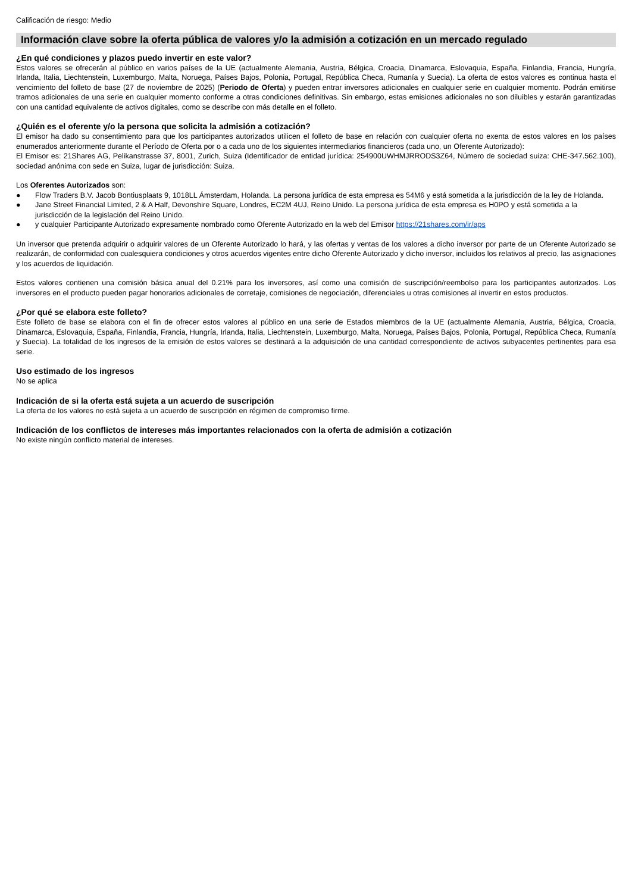Calificación de riesgo: Medio
Información clave sobre la oferta pública de valores y/o la admisión a cotización en un mercado regulado
¿En qué condiciones y plazos puedo invertir en este valor?
Estos valores se ofrecerán al público en varios países de la UE (actualmente Alemania, Austria, Bélgica, Croacia, Dinamarca, Eslovaquia, España, Finlandia, Francia, Hungría, Irlanda, Italia, Liechtenstein, Luxemburgo, Malta, Noruega, Países Bajos, Polonia, Portugal, República Checa, Rumanía y Suecia). La oferta de estos valores es continua hasta el vencimiento del folleto de base (27 de noviembre de 2025) (Periodo de Oferta) y pueden entrar inversores adicionales en cualquier serie en cualquier momento. Podrán emitirse tramos adicionales de una serie en cualquier momento conforme a otras condiciones definitivas. Sin embargo, estas emisiones adicionales no son diluibles y estarán garantizadas con una cantidad equivalente de activos digitales, como se describe con más detalle en el folleto.
¿Quién es el oferente y/o la persona que solicita la admisión a cotización?
El emisor ha dado su consentimiento para que los participantes autorizados utilicen el folleto de base en relación con cualquier oferta no exenta de estos valores en los países enumerados anteriormente durante el Período de Oferta por o a cada uno de los siguientes intermediarios financieros (cada uno, un Oferente Autorizado):
El Emisor es: 21Shares AG, Pelikanstrasse 37, 8001, Zurich, Suiza (Identificador de entidad jurídica: 254900UWHMJRRODS3Z64, Número de sociedad suiza: CHE-347.562.100), sociedad anónima con sede en Suiza, lugar de jurisdicción: Suiza.
Los Oferentes Autorizados son:
● Flow Traders B.V. Jacob Bontiusplaats 9, 1018LL Ámsterdam, Holanda. La persona jurídica de esta empresa es 54M6 y está sometida a la jurisdicción de la ley de Holanda.
● Jane Street Financial Limited, 2 & A Half, Devonshire Square, Londres, EC2M 4UJ, Reino Unido. La persona jurídica de esta empresa es H0PO y está sometida a la jurisdicción de la legislación del Reino Unido.
● y cualquier Participante Autorizado expresamente nombrado como Oferente Autorizado en la web del Emisor https://21shares.com/ir/aps
Un inversor que pretenda adquirir o adquirir valores de un Oferente Autorizado lo hará, y las ofertas y ventas de los valores a dicho inversor por parte de un Oferente Autorizado se realizarán, de conformidad con cualesquiera condiciones y otros acuerdos vigentes entre dicho Oferente Autorizado y dicho inversor, incluidos los relativos al precio, las asignaciones y los acuerdos de liquidación.
Estos valores contienen una comisión básica anual del 0.21% para los inversores, así como una comisión de suscripción/reembolso para los participantes autorizados. Los inversores en el producto pueden pagar honorarios adicionales de corretaje, comisiones de negociación, diferenciales u otras comisiones al invertir en estos productos.
¿Por qué se elabora este folleto?
Este folleto de base se elabora con el fin de ofrecer estos valores al público en una serie de Estados miembros de la UE (actualmente Alemania, Austria, Bélgica, Croacia, Dinamarca, Eslovaquia, España, Finlandia, Francia, Hungría, Irlanda, Italia, Liechtenstein, Luxemburgo, Malta, Noruega, Países Bajos, Polonia, Portugal, República Checa, Rumanía y Suecia). La totalidad de los ingresos de la emisión de estos valores se destinará a la adquisición de una cantidad correspondiente de activos subyacentes pertinentes para esa serie.
Uso estimado de los ingresos
No se aplica
Indicación de si la oferta está sujeta a un acuerdo de suscripción
La oferta de los valores no está sujeta a un acuerdo de suscripción en régimen de compromiso firme.
Indicación de los conflictos de intereses más importantes relacionados con la oferta de admisión a cotización
No existe ningún conflicto material de intereses.